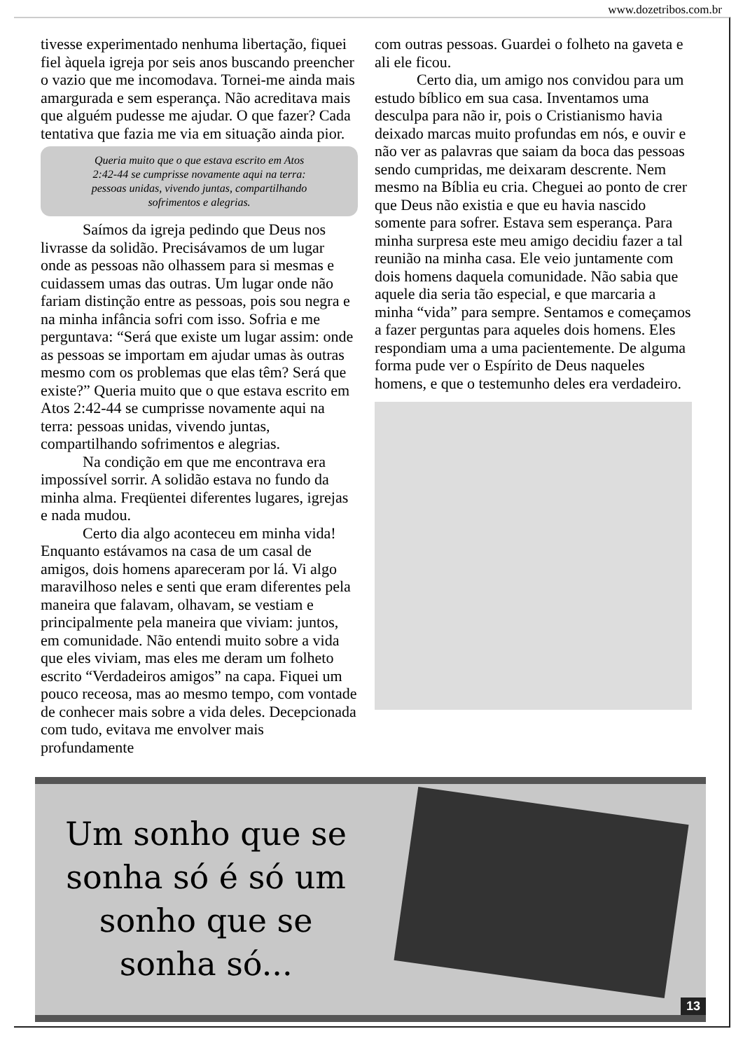www.dozetribos.com.br
tivesse experimentado nenhuma libertação, fiquei fiel àquela igreja por seis anos buscando preencher o vazio que me incomodava. Tornei-me ainda mais amargurada e sem esperança. Não acreditava mais que alguém pudesse me ajudar. O que fazer? Cada tentativa que fazia me via em situação ainda pior.
Queria muito que o que estava escrito em Atos 2:42-44 se cumprisse novamente aqui na terra: pessoas unidas, vivendo juntas, compartilhando sofrimentos e alegrias.
Saímos da igreja pedindo que Deus nos livrasse da solidão. Precisávamos de um lugar onde as pessoas não olhassem para si mesmas e cuidassem umas das outras. Um lugar onde não fariam distinção entre as pessoas, pois sou negra e na minha infância sofri com isso. Sofria e me perguntava: “Será que existe um lugar assim: onde as pessoas se importam em ajudar umas às outras mesmo com os problemas que elas têm? Será que existe?” Queria muito que o que estava escrito em Atos 2:42-44 se cumprisse novamente aqui na terra: pessoas unidas, vivendo juntas, compartilhando sofrimentos e alegrias.
Na condição em que me encontrava era impossível sorrir. A solidão estava no fundo da minha alma. Freqüentei diferentes lugares, igrejas e nada mudou.
Certo dia algo aconteceu em minha vida! Enquanto estávamos na casa de um casal de amigos, dois homens apareceram por lá. Vi algo maravilhoso neles e senti que eram diferentes pela maneira que falavam, olhavam, se vestiam e principalmente pela maneira que viviam: juntos, em comunidade. Não entendi muito sobre a vida que eles viviam, mas eles me deram um folheto escrito “Verdadeiros amigos” na capa. Fiquei um pouco receosa, mas ao mesmo tempo, com vontade de conhecer mais sobre a vida deles. Decepcionada com tudo, evitava me envolver mais profundamente
com outras pessoas. Guardei o folheto na gaveta e ali ele ficou.
Certo dia, um amigo nos convidou para um estudo bíblico em sua casa. Inventamos uma desculpa para não ir, pois o Cristianismo havia deixado marcas muito profundas em nós, e ouvir e não ver as palavras que saiam da boca das pessoas sendo cumpridas, me deixaram descrente. Nem mesmo na Bíblia eu cria. Cheguei ao ponto de crer que Deus não existia e que eu havia nascido somente para sofrer. Estava sem esperança. Para minha surpresa este meu amigo decidiu fazer a tal reunião na minha casa. Ele veio juntamente com dois homens daquela comunidade. Não sabia que aquele dia seria tão especial, e que marcaria a minha “vida” para sempre. Sentamos e começamos a fazer perguntas para aqueles dois homens. Eles respondiam uma a uma pacientemente. De alguma forma pude ver o Espírito de Deus naqueles homens, e que o testemunho deles era verdadeiro.
Um sonho que se sonha só é só um sonho que se sonha só...
13